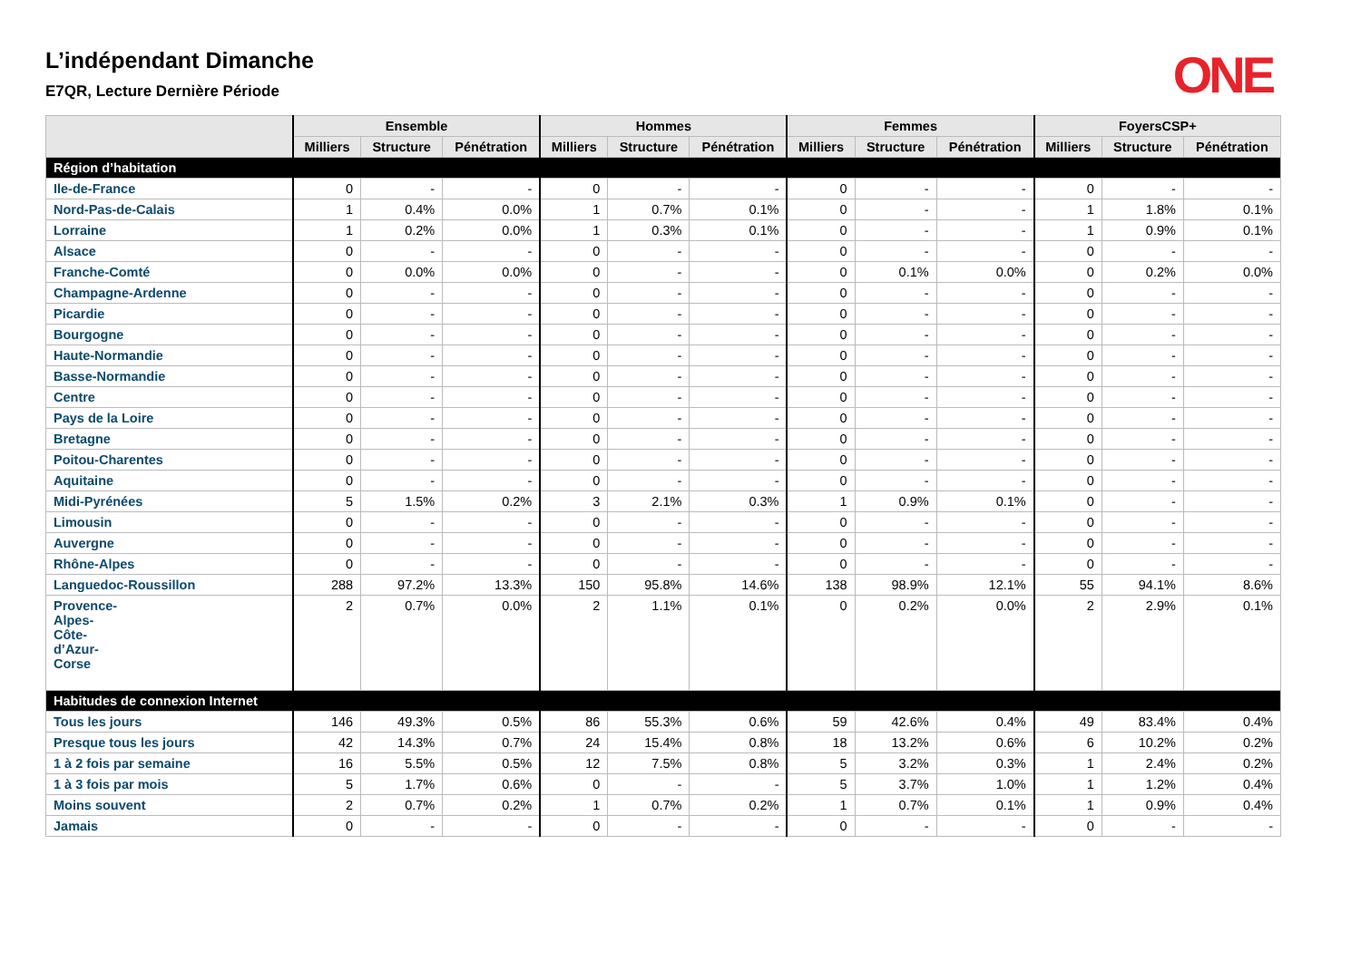ONE
L’indépendant Dimanche
E7QR, Lecture Dernière Période
| | Ensemble | | | Hommes | | | Femmes | | | FoyersCSP+ | | |
| --- | --- | --- | --- | --- | --- | --- | --- | --- | --- | --- | --- | --- |
| | Milliers | Structure | Pénétration | Milliers | Structure | Pénétration | Milliers | Structure | Pénétration | Milliers | Structure | Pénétration |
| Région d’habitation | | | | | | | | | | | | |
| Ile-de-France | 0 | - | - | 0 | - | - | 0 | - | - | 0 | - | - |
| Nord-Pas-de-Calais | 1 | 0.4% | 0.0% | 1 | 0.7% | 0.1% | 0 | - | - | 1 | 1.8% | 0.1% |
| Lorraine | 1 | 0.2% | 0.0% | 1 | 0.3% | 0.1% | 0 | - | - | 1 | 0.9% | 0.1% |
| Alsace | 0 | - | - | 0 | - | - | 0 | - | - | 0 | - | - |
| Franche-Comté | 0 | 0.0% | 0.0% | 0 | - | - | 0 | 0.1% | 0.0% | 0 | 0.2% | 0.0% |
| Champagne-Ardenne | 0 | - | - | 0 | - | - | 0 | - | - | 0 | - | - |
| Picardie | 0 | - | - | 0 | - | - | 0 | - | - | 0 | - | - |
| Bourgogne | 0 | - | - | 0 | - | - | 0 | - | - | 0 | - | - |
| Haute-Normandie | 0 | - | - | 0 | - | - | 0 | - | - | 0 | - | - |
| Basse-Normandie | 0 | - | - | 0 | - | - | 0 | - | - | 0 | - | - |
| Centre | 0 | - | - | 0 | - | - | 0 | - | - | 0 | - | - |
| Pays de la Loire | 0 | - | - | 0 | - | - | 0 | - | - | 0 | - | - |
| Bretagne | 0 | - | - | 0 | - | - | 0 | - | - | 0 | - | - |
| Poitou-Charentes | 0 | - | - | 0 | - | - | 0 | - | - | 0 | - | - |
| Aquitaine | 0 | - | - | 0 | - | - | 0 | - | - | 0 | - | - |
| Midi-Pyrénées | 5 | 1.5% | 0.2% | 3 | 2.1% | 0.3% | 1 | 0.9% | 0.1% | 0 | - | - |
| Limousin | 0 | - | - | 0 | - | - | 0 | - | - | 0 | - | - |
| Auvergne | 0 | - | - | 0 | - | - | 0 | - | - | 0 | - | - |
| Rhône-Alpes | 0 | - | - | 0 | - | - | 0 | - | - | 0 | - | - |
| Languedoc-Roussillon | 288 | 97.2% | 13.3% | 150 | 95.8% | 14.6% | 138 | 98.9% | 12.1% | 55 | 94.1% | 8.6% |
| Provence- Alpes- Côte- d’Azur- Corse | 2 | 0.7% | 0.0% | 2 | 1.1% | 0.1% | 0 | 0.2% | 0.0% | 2 | 2.9% | 0.1% |
| Habitudes de connexion Internet | | | | | | | | | | | | |
| Tous les jours | 146 | 49.3% | 0.5% | 86 | 55.3% | 0.6% | 59 | 42.6% | 0.4% | 49 | 83.4% | 0.4% |
| Presque tous les jours | 42 | 14.3% | 0.7% | 24 | 15.4% | 0.8% | 18 | 13.2% | 0.6% | 6 | 10.2% | 0.2% |
| 1 à 2 fois par semaine | 16 | 5.5% | 0.5% | 12 | 7.5% | 0.8% | 5 | 3.2% | 0.3% | 1 | 2.4% | 0.2% |
| 1 à 3 fois par mois | 5 | 1.7% | 0.6% | 0 | - | - | 5 | 3.7% | 1.0% | 1 | 1.2% | 0.4% |
| Moins souvent | 2 | 0.7% | 0.2% | 1 | 0.7% | 0.2% | 1 | 0.7% | 0.1% | 1 | 0.9% | 0.4% |
| Jamais | 0 | - | - | 0 | - | - | 0 | - | - | 0 | - | - |